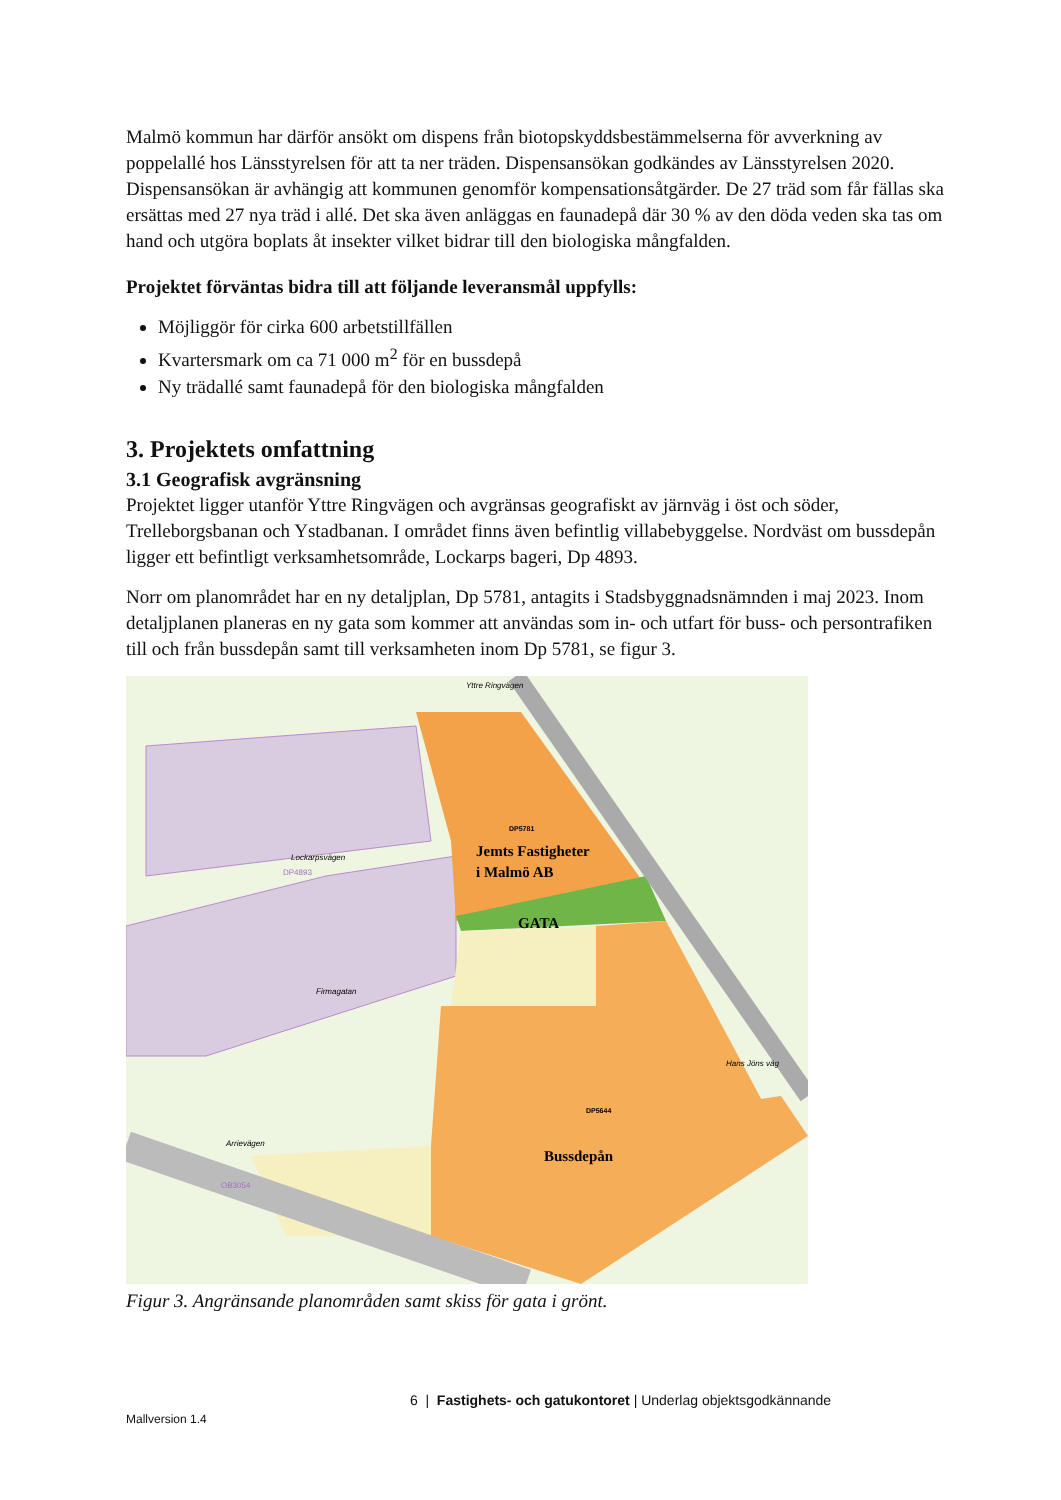Malmö kommun har därför ansökt om dispens från biotopskyddsbestämmelserna för avverkning av poppelallé hos Länsstyrelsen för att ta ner träden. Dispensansökan godkändes av Länsstyrelsen 2020. Dispensansökan är avhängig att kommunen genomför kompensationsåtgärder. De 27 träd som får fällas ska ersättas med 27 nya träd i allé. Det ska även anläggas en faunadepå där 30 % av den döda veden ska tas om hand och utgöra boplats åt insekter vilket bidrar till den biologiska mångfalden.
Projektet förväntas bidra till att följande leveransmål uppfylls:
Möjliggör för cirka 600 arbetstillfällen
Kvartersmark om ca 71 000 m<sup>2</sup> för en bussdepå
Ny trädallé samt faunadepå för den biologiska mångfalden
3. Projektets omfattning
3.1 Geografisk avgränsning
Projektet ligger utanför Yttre Ringvägen och avgränsas geografiskt av järnväg i öst och söder, Trelleborgsbanan och Ystadbanan. I området finns även befintlig villabebyggelse. Nordväst om bussdepån ligger ett befintligt verksamhetsområde, Lockarps bageri, Dp 4893.
Norr om planområdet har en ny detaljplan, Dp 5781, antagits i Stadsbyggnadsnämnden i maj 2023. Inom detaljplanen planeras en ny gata som kommer att användas som in- och utfart för buss- och persontrafiken till och från bussdepån samt till verksamheten inom Dp 5781, se figur 3.
Yttre Ringvägen
DP5781
Jemts Fastigheter
i Malmö AB
GATA
Lockarpsvägen
DP4893
Firmagatan
DP5644
Bussdepån
OB3054
Hans Jöns väg
Arrievägen
Figur 3. Angränsande planområden samt skiss för gata i grönt.
6 | Fastighets- och gatukontoret | Underlag objektsgodkännande
Mallversion 1.4